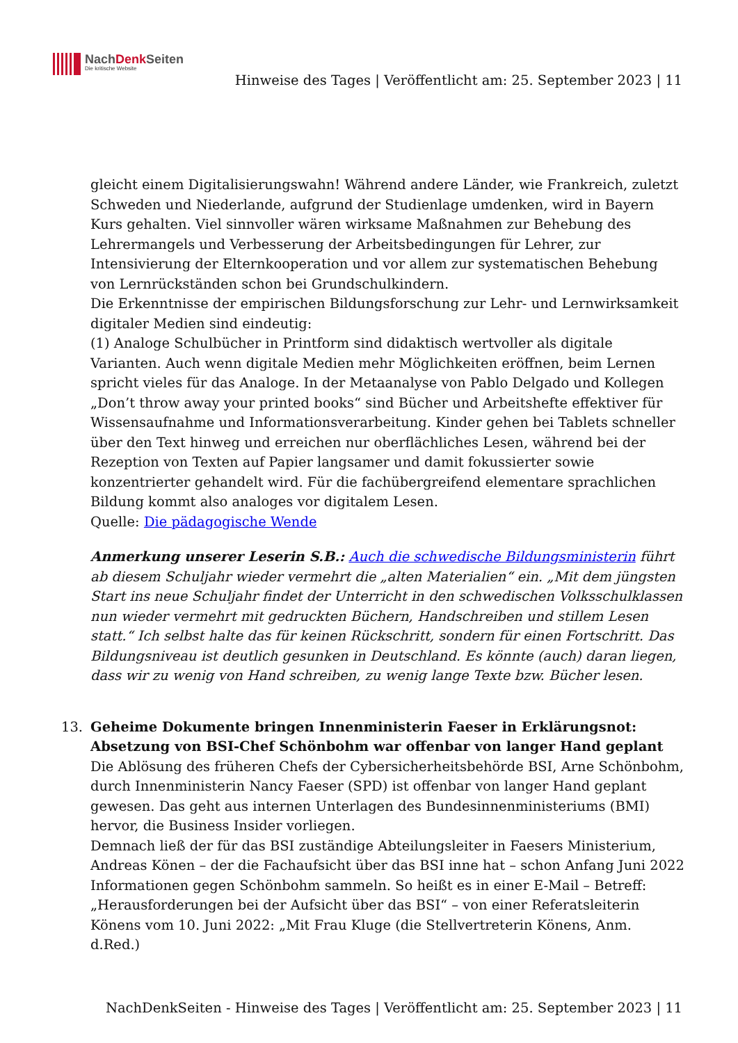NachDenk Seiten
Die kritische Website
Hinweise des Tages | Veröffentlicht am: 25. September 2023 | 11
gleicht einem Digitalisierungswahn! Während andere Länder, wie Frankreich, zuletzt Schweden und Niederlande, aufgrund der Studienlage umdenken, wird in Bayern Kurs gehalten. Viel sinnvoller wären wirksame Maßnahmen zur Behebung des Lehrermangels und Verbesserung der Arbeitsbedingungen für Lehrer, zur Intensivierung der Elternkooperation und vor allem zur systematischen Behebung von Lernrückständen schon bei Grundschulkindern.
Die Erkenntnisse der empirischen Bildungsforschung zur Lehr- und Lernwirksamkeit digitaler Medien sind eindeutig:
(1) Analoge Schulbücher in Printform sind didaktisch wertvoller als digitale Varianten. Auch wenn digitale Medien mehr Möglichkeiten eröffnen, beim Lernen spricht vieles für das Analoge. In der Metaanalyse von Pablo Delgado und Kollegen „Don’t throw away your printed books“ sind Bücher und Arbeitshefte effektiver für Wissensaufnahme und Informationsverarbeitung. Kinder gehen bei Tablets schneller über den Text hinweg und erreichen nur oberflächliches Lesen, während bei der Rezeption von Texten auf Papier langsamer und damit fokussierter sowie konzentrierter gehandelt wird. Für die fachübergreifend elementare sprachlichen Bildung kommt also analoges vor digitalem Lesen.
Quelle: Die pädagogische Wende
Anmerkung unserer Leserin S.B.: Auch die schwedische Bildungsministerin führt ab diesem Schuljahr wieder vermehrt die „alten Materialien“ ein. „Mit dem jüngsten Start ins neue Schuljahr findet der Unterricht in den schwedischen Volksschulklassen nun wieder vermehrt mit gedruckten Büchern, Handschreiben und stillem Lesen statt.“ Ich selbst halte das für keinen Rückschritt, sondern für einen Fortschritt. Das Bildungsniveau ist deutlich gesunken in Deutschland. Es könnte (auch) daran liegen, dass wir zu wenig von Hand schreiben, zu wenig lange Texte bzw. Bücher lesen.
13.
Geheime Dokumente bringen Innenministerin Faeser in Erklärungsnot: Absetzung von BSI-Chef Schönbohm war offenbar von langer Hand geplant
Die Ablösung des früheren Chefs der Cybersicherheitsbehörde BSI, Arne Schönbohm, durch Innenministerin Nancy Faeser (SPD) ist offenbar von langer Hand geplant gewesen. Das geht aus internen Unterlagen des Bundesinnenministeriums (BMI) hervor, die Business Insider vorliegen.
Demnach ließ der für das BSI zuständige Abteilungsleiter in Faesers Ministerium, Andreas Könen – der die Fachaufsicht über das BSI inne hat – schon Anfang Juni 2022 Informationen gegen Schönbohm sammeln. So heißt es in einer E-Mail – Betreff: „Herausforderungen bei der Aufsicht über das BSI“ – von einer Referatsleiterin Könens vom 10. Juni 2022: „Mit Frau Kluge (die Stellvertreterin Könens, Anm. d.Red.)
NachDenkSeiten - Hinweise des Tages | Veröffentlicht am: 25. September 2023 | 11